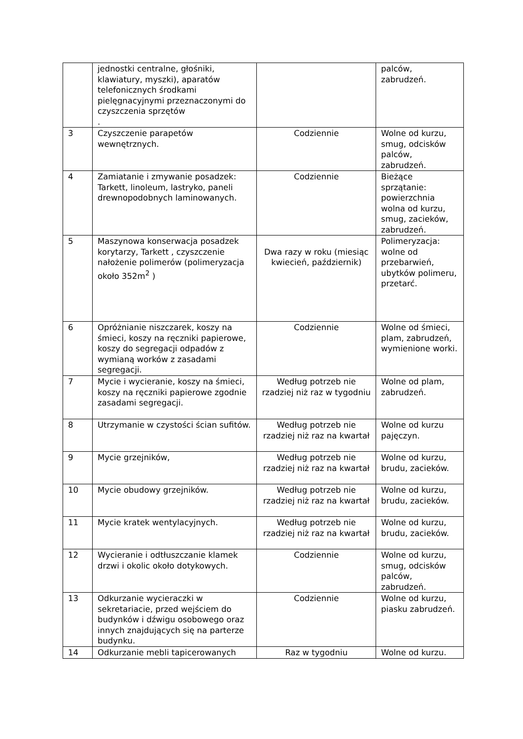| | jednostki centralne, głośniki, klawiatury, myszki), aparatów telefonicznych środkami pielęgnacyjnymi przeznaczonymi do czyszczenia sprzętów . | | palców, zabrudzeń. |
| 3 | Czyszczenie parapetów wewnętrznych. | Codziennie | Wolne od kurzu, smug, odcisków palców, zabrudzeń. |
| 4 | Zamiatanie i zmywanie posadzek: Tarkett, linoleum, lastryko, paneli drewnopodobnych laminowanych. | Codziennie | Bieżące sprzątanie: powierzchnia wolna od kurzu, smug, zacieków, zabrudzeń. |
| 5 | Maszynowa konserwacja posadzek korytarzy, Tarkett , czyszczenie nałożenie polimerów (polimeryzacja około 352m<sup>2</sup> ) | Dwa razy w roku (miesiąc kwiecień, październik) | Polimeryzacja: wolne od przebarwień, ubytków polimeru, przetarć. |
| 6 | Opróżnianie niszczarek, koszy na śmieci, koszy na ręczniki papierowe, koszy do segregacji odpadów z wymianą worków z zasadami segregacji. | Codziennie | Wolne od śmieci, plam, zabrudzeń, wymienione worki. |
| 7 | Mycie i wycieranie, koszy na śmieci, koszy na ręczniki papierowe zgodnie zasadami segregacji. | Według potrzeb nie rzadziej niż raz w tygodniu | Wolne od plam, zabrudzeń. |
| 8 | Utrzymanie w czystości ścian sufitów. | Według potrzeb nie rzadziej niż raz na kwartał | Wolne od kurzu pajęczyn. |
| 9 | Mycie grzejników, | Według potrzeb nie rzadziej niż raz na kwartał | Wolne od kurzu, brudu, zacieków. |
| 10 | Mycie obudowy grzejników. | Według potrzeb nie rzadziej niż raz na kwartał | Wolne od kurzu, brudu, zacieków. |
| 11 | Mycie kratek wentylacyjnych. | Według potrzeb nie rzadziej niż raz na kwartał | Wolne od kurzu, brudu, zacieków. |
| 12 | Wycieranie i odtłuszczanie klamek drzwi i okolic około dotykowych. | Codziennie | Wolne od kurzu, smug, odcisków palców, zabrudzeń. |
| 13 | Odkurzanie wycieraczki w sekretariacie, przed wejściem do budynków i dźwigu osobowego oraz innych znajdujących się na parterze budynku. | Codziennie | Wolne od kurzu, piasku zabrudzeń. |
| 14 | Odkurzanie mebli tapicerowanych | Raz w tygodniu | Wolne od kurzu. |